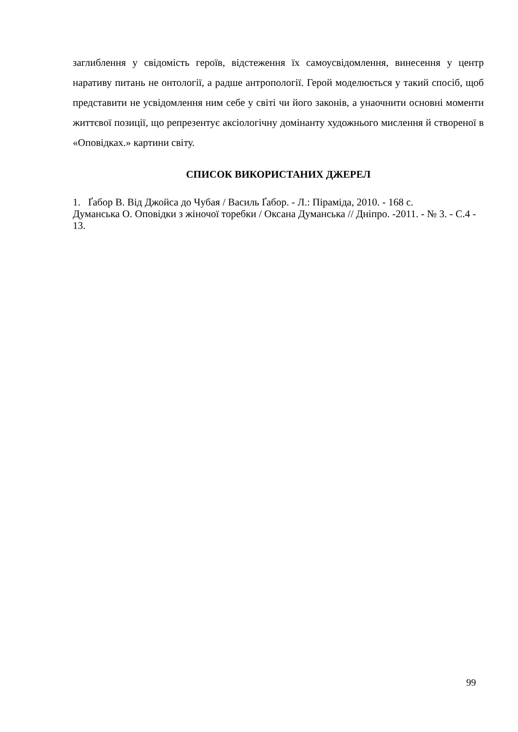заглиблення у свідомість героїв, відстеження їх самоусвідомлення, винесення у центр наративу питань не онтології, а радше антропології. Герой моделюється у такий спосіб, щоб представити не усвідомлення ним себе у світі чи його законів, а унаочнити основні моменти життєвої позиції, що репрезентує аксіологічну домінанту художнього мислення й створеної в «Оповідках.» картини світу.
СПИСОК ВИКОРИСТАНИХ ДЖЕРЕЛ
1. Ґабор В. Від Джойса до Чубая / Василь Ґабор. - Л.: Піраміда, 2010. - 168 с.
Думанська О. Оповідки з жіночої торебки / Оксана Думанська // Дніпро. -2011. - № 3. - С.4 - 13.
99